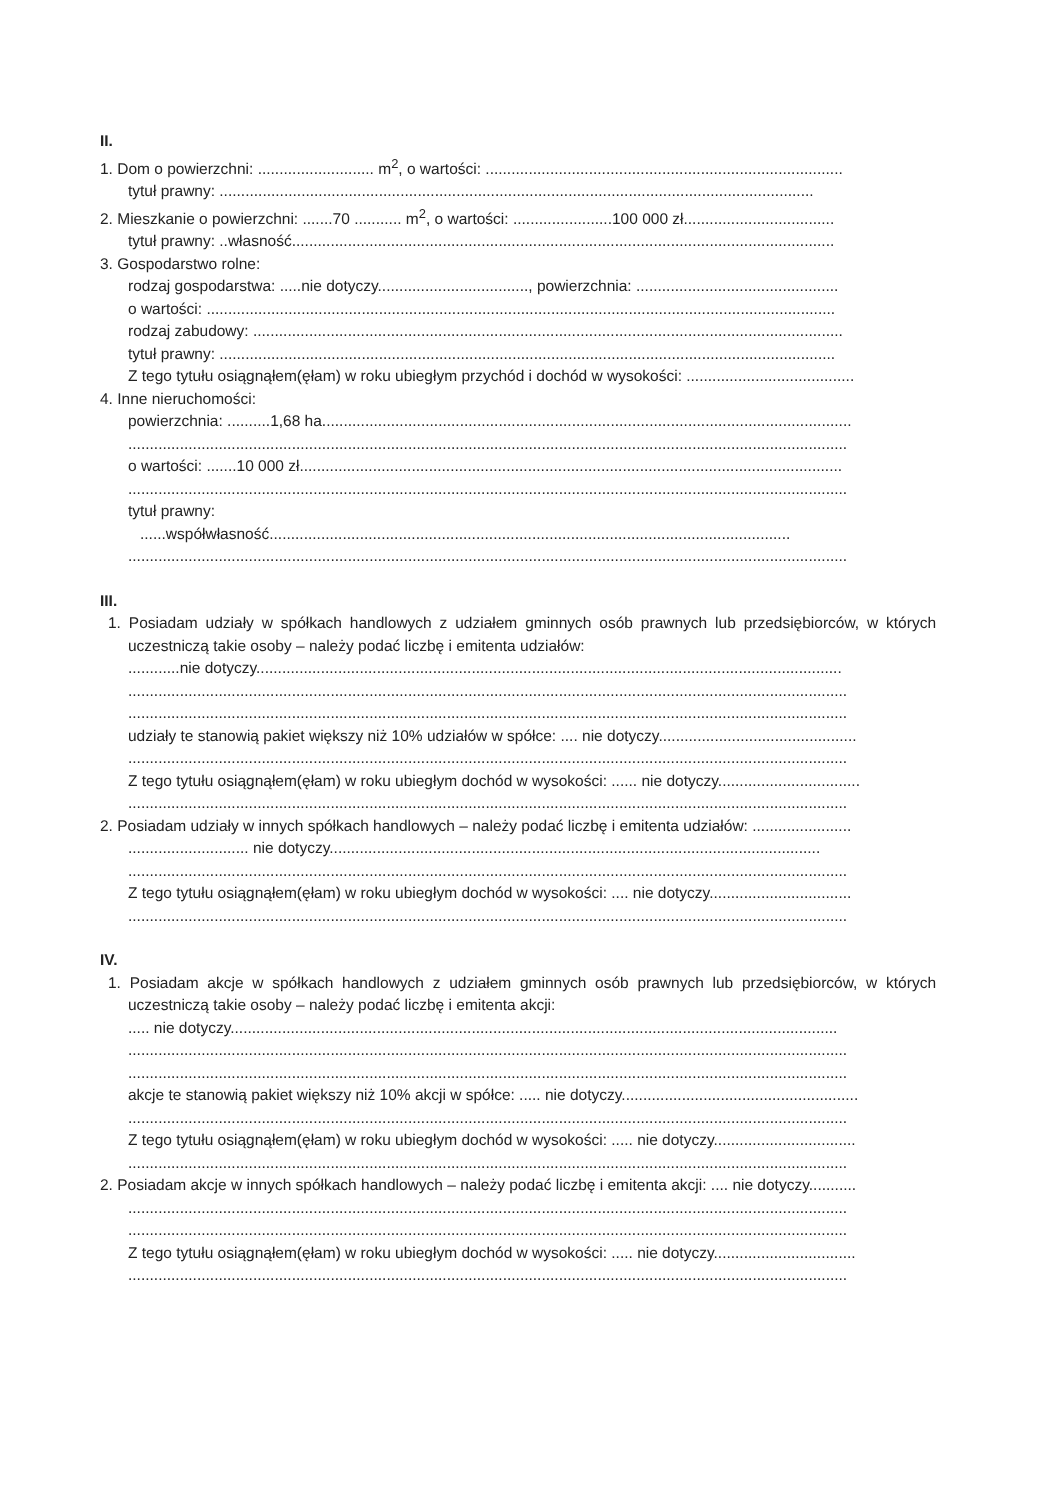II.
1. Dom o powierzchni: ........................... m<sup>2</sup>, o wartości: ...................................................................................
tytuł prawny: ..........................................................................................................................................
2. Mieszkanie o powierzchni: .......70 ........... m<sup>2</sup>, o wartości: .......................100 000 zł...................................
tytuł prawny: ..własność..............................................................................................................................
3. Gospodarstwo rolne:
rodzaj gospodarstwa: .....nie dotyczy..................................., powierzchnia: ...............................................
o wartości: ..................................................................................................................................................
rodzaj zabudowy: .........................................................................................................................................
tytuł prawny: ...............................................................................................................................................
Z tego tytułu osiągnąłem(ęłam) w roku ubiegłym przychód i dochód w wysokości: .......................................
4. Inne nieruchomości:
powierzchnia: ..........1,68 ha...........................................................................................................................
.......................................................................................................................................................................
o wartości: .......10 000 zł..............................................................................................................................
.......................................................................................................................................................................
tytuł prawny:
......współwłasność.........................................................................................................................
.......................................................................................................................................................................
III.
1. Posiadam udziały w spółkach handlowych z udziałem gminnych osób prawnych lub przedsiębiorców, w których uczestniczą takie osoby – należy podać liczbę i emitenta udziałów:
............nie dotyczy........................................................................................................................................
.......................................................................................................................................................................
.......................................................................................................................................................................
udziały te stanowią pakiet większy niż 10% udziałów w spółce: .... nie dotyczy..............................................
.......................................................................................................................................................................
Z tego tytułu osiągnąłem(ęłam) w roku ubiegłym dochód w wysokości: ...... nie dotyczy.................................
.......................................................................................................................................................................
2. Posiadam udziały w innych spółkach handlowych – należy podać liczbę i emitenta udziałów: .......................
............................ nie dotyczy..................................................................................................................
.......................................................................................................................................................................
Z tego tytułu osiągnąłem(ęłam) w roku ubiegłym dochód w wysokości: .... nie dotyczy.................................
.......................................................................................................................................................................
IV.
1. Posiadam akcje w spółkach handlowych z udziałem gminnych osób prawnych lub przedsiębiorców, w których uczestniczą takie osoby – należy podać liczbę i emitenta akcji:
..... nie dotyczy.............................................................................................................................................
.......................................................................................................................................................................
.......................................................................................................................................................................
akcje te stanowią pakiet większy niż 10% akcji w spółce: ..... nie dotyczy.......................................................
.......................................................................................................................................................................
Z tego tytułu osiągnąłem(ęłam) w roku ubiegłym dochód w wysokości: ..... nie dotyczy.................................
.......................................................................................................................................................................
2. Posiadam akcje w innych spółkach handlowych – należy podać liczbę i emitenta akcji: .... nie dotyczy...........
.......................................................................................................................................................................
.......................................................................................................................................................................
Z tego tytułu osiągnąłem(ęłam) w roku ubiegłym dochód w wysokości: ..... nie dotyczy.................................
.......................................................................................................................................................................